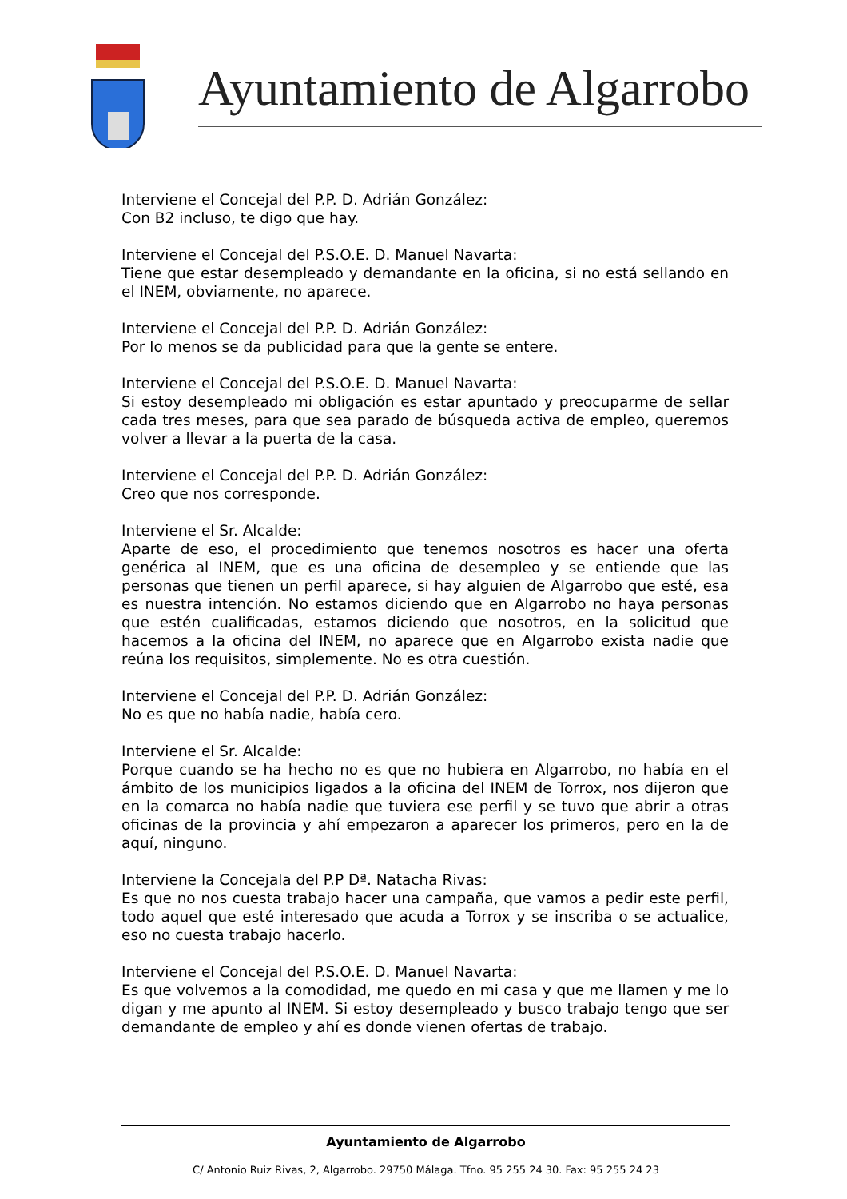Ayuntamiento de Algarrobo
Interviene el Concejal del P.P. D. Adrián González:
Con B2 incluso, te digo que hay.
Interviene el Concejal del P.S.O.E. D. Manuel Navarta:
Tiene que estar desempleado y demandante en la oficina, si no está sellando en el INEM, obviamente, no aparece.
Interviene el Concejal del P.P. D. Adrián González:
Por lo menos se da publicidad para que la gente se entere.
Interviene el Concejal del P.S.O.E. D. Manuel Navarta:
Si estoy desempleado mi obligación es estar apuntado y preocuparme de sellar cada tres meses, para que sea parado de búsqueda activa de empleo, queremos volver a llevar a la puerta de la casa.
Interviene el Concejal del P.P. D. Adrián González:
Creo que nos corresponde.
Interviene el Sr. Alcalde:
Aparte de eso, el procedimiento que tenemos nosotros es hacer una oferta genérica al INEM, que es una oficina de desempleo y se entiende que las personas que tienen un perfil aparece, si hay alguien de Algarrobo que esté, esa es nuestra intención. No estamos diciendo que en Algarrobo no haya personas que estén cualificadas, estamos diciendo que nosotros, en la solicitud que hacemos a la oficina del INEM, no aparece que en Algarrobo exista nadie que reúna los requisitos, simplemente. No es otra cuestión.
Interviene el Concejal del P.P. D. Adrián González:
No es que no había nadie, había cero.
Interviene el Sr. Alcalde:
Porque cuando se ha hecho no es que no hubiera en Algarrobo, no había en el ámbito de los municipios ligados a la oficina del INEM de Torrox, nos dijeron que en la comarca no había nadie que tuviera ese perfil y se tuvo que abrir a otras oficinas de la provincia y ahí empezaron a aparecer los primeros, pero en la de aquí, ninguno.
Interviene la Concejala del P.P Dª. Natacha Rivas:
Es que no nos cuesta trabajo hacer una campaña, que vamos a pedir este perfil, todo aquel que esté interesado que acuda a Torrox y se inscriba o se actualice, eso no cuesta trabajo hacerlo.
Interviene el Concejal del P.S.O.E. D. Manuel Navarta:
Es que volvemos a la comodidad, me quedo en mi casa y que me llamen y me lo digan y me apunto al INEM. Si estoy desempleado y busco trabajo tengo que ser demandante de empleo y ahí es donde vienen ofertas de trabajo.
Ayuntamiento de Algarrobo
C/ Antonio Ruiz Rivas, 2, Algarrobo. 29750 Málaga. Tfno. 95 255 24 30. Fax: 95 255 24 23